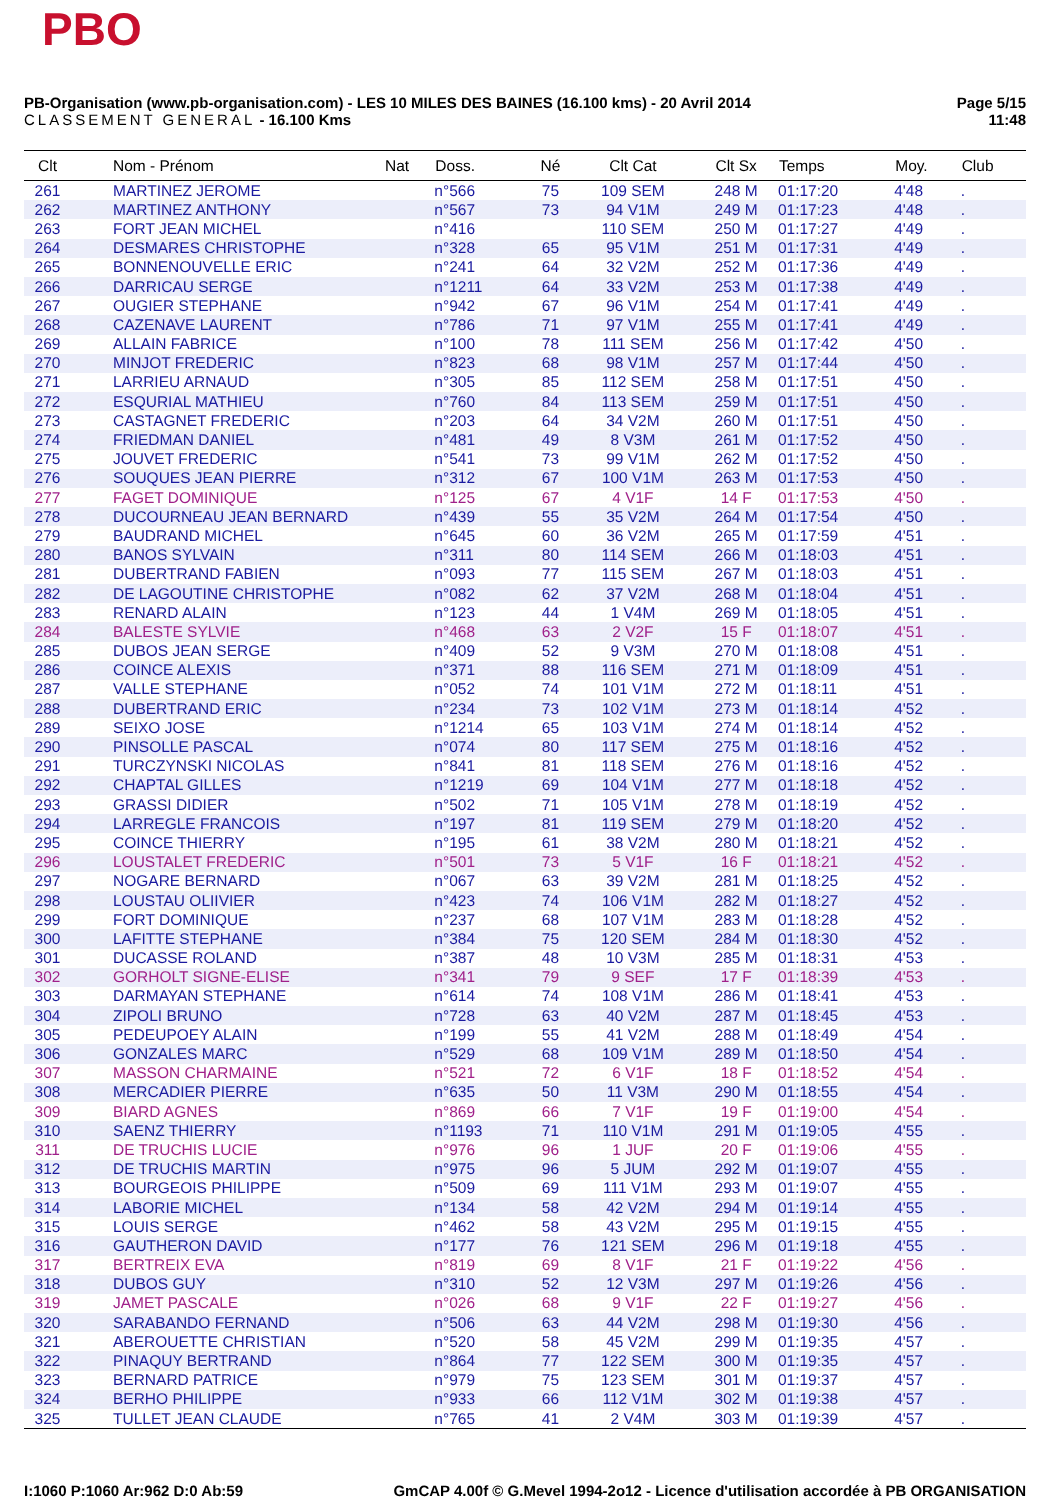PBO
Page 5/15
11:48
PB-Organisation (www.pb-organisation.com) - LES 10 MILES DES BAINES (16.100 kms) - 20 Avril 2014
CLASSEMENT GENERAL - 16.100 Kms
| Clt | Nom - Prénom | Nat | Doss. | Né | Clt Cat | Clt Sx | Temps | Moy. | Club |
| --- | --- | --- | --- | --- | --- | --- | --- | --- | --- |
| 261 | MARTINEZ JEROME | | n°566 | 75 | 109 SEM | 248 M | 01:17:20 | 4'48 | . |
| 262 | MARTINEZ ANTHONY | | n°567 | 73 | 94 V1M | 249 M | 01:17:23 | 4'48 | . |
| 263 | FORT JEAN MICHEL | | n°416 | | 110 SEM | 250 M | 01:17:27 | 4'49 | . |
| 264 | DESMARES CHRISTOPHE | | n°328 | 65 | 95 V1M | 251 M | 01:17:31 | 4'49 | . |
| 265 | BONNENOUVELLE ERIC | | n°241 | 64 | 32 V2M | 252 M | 01:17:36 | 4'49 | . |
| 266 | DARRICAU SERGE | | n°1211 | 64 | 33 V2M | 253 M | 01:17:38 | 4'49 | . |
| 267 | OUGIER STEPHANE | | n°942 | 67 | 96 V1M | 254 M | 01:17:41 | 4'49 | . |
| 268 | CAZENAVE LAURENT | | n°786 | 71 | 97 V1M | 255 M | 01:17:41 | 4'49 | . |
| 269 | ALLAIN FABRICE | | n°100 | 78 | 111 SEM | 256 M | 01:17:42 | 4'50 | . |
| 270 | MINJOT FREDERIC | | n°823 | 68 | 98 V1M | 257 M | 01:17:44 | 4'50 | . |
| 271 | LARRIEU ARNAUD | | n°305 | 85 | 112 SEM | 258 M | 01:17:51 | 4'50 | . |
| 272 | ESQURIAL MATHIEU | | n°760 | 84 | 113 SEM | 259 M | 01:17:51 | 4'50 | . |
| 273 | CASTAGNET FREDERIC | | n°203 | 64 | 34 V2M | 260 M | 01:17:51 | 4'50 | . |
| 274 | FRIEDMAN DANIEL | | n°481 | 49 | 8 V3M | 261 M | 01:17:52 | 4'50 | . |
| 275 | JOUVET FREDERIC | | n°541 | 73 | 99 V1M | 262 M | 01:17:52 | 4'50 | . |
| 276 | SOUQUES JEAN PIERRE | | n°312 | 67 | 100 V1M | 263 M | 01:17:53 | 4'50 | . |
| 277 | FAGET DOMINIQUE | | n°125 | 67 | 4 V1F | 14 F | 01:17:53 | 4'50 | . |
| 278 | DUCOURNEAU JEAN BERNARD | | n°439 | 55 | 35 V2M | 264 M | 01:17:54 | 4'50 | . |
| 279 | BAUDRAND MICHEL | | n°645 | 60 | 36 V2M | 265 M | 01:17:59 | 4'51 | . |
| 280 | BANOS SYLVAIN | | n°311 | 80 | 114 SEM | 266 M | 01:18:03 | 4'51 | . |
| 281 | DUBERTRAND FABIEN | | n°093 | 77 | 115 SEM | 267 M | 01:18:03 | 4'51 | . |
| 282 | DE LAGOUTINE CHRISTOPHE | | n°082 | 62 | 37 V2M | 268 M | 01:18:04 | 4'51 | . |
| 283 | RENARD ALAIN | | n°123 | 44 | 1 V4M | 269 M | 01:18:05 | 4'51 | . |
| 284 | BALESTE SYLVIE | | n°468 | 63 | 2 V2F | 15 F | 01:18:07 | 4'51 | . |
| 285 | DUBOS JEAN SERGE | | n°409 | 52 | 9 V3M | 270 M | 01:18:08 | 4'51 | . |
| 286 | COINCE ALEXIS | | n°371 | 88 | 116 SEM | 271 M | 01:18:09 | 4'51 | . |
| 287 | VALLE STEPHANE | | n°052 | 74 | 101 V1M | 272 M | 01:18:11 | 4'51 | . |
| 288 | DUBERTRAND ERIC | | n°234 | 73 | 102 V1M | 273 M | 01:18:14 | 4'52 | . |
| 289 | SEIXO JOSE | | n°1214 | 65 | 103 V1M | 274 M | 01:18:14 | 4'52 | . |
| 290 | PINSOLLE PASCAL | | n°074 | 80 | 117 SEM | 275 M | 01:18:16 | 4'52 | . |
| 291 | TURCZYNSKI NICOLAS | | n°841 | 81 | 118 SEM | 276 M | 01:18:16 | 4'52 | . |
| 292 | CHAPTAL GILLES | | n°1219 | 69 | 104 V1M | 277 M | 01:18:18 | 4'52 | . |
| 293 | GRASSI DIDIER | | n°502 | 71 | 105 V1M | 278 M | 01:18:19 | 4'52 | . |
| 294 | LARREGLE FRANCOIS | | n°197 | 81 | 119 SEM | 279 M | 01:18:20 | 4'52 | . |
| 295 | COINCE THIERRY | | n°195 | 61 | 38 V2M | 280 M | 01:18:21 | 4'52 | . |
| 296 | LOUSTALET FREDERIC | | n°501 | 73 | 5 V1F | 16 F | 01:18:21 | 4'52 | . |
| 297 | NOGARE BERNARD | | n°067 | 63 | 39 V2M | 281 M | 01:18:25 | 4'52 | . |
| 298 | LOUSTAU OLIIVIER | | n°423 | 74 | 106 V1M | 282 M | 01:18:27 | 4'52 | . |
| 299 | FORT DOMINIQUE | | n°237 | 68 | 107 V1M | 283 M | 01:18:28 | 4'52 | . |
| 300 | LAFITTE STEPHANE | | n°384 | 75 | 120 SEM | 284 M | 01:18:30 | 4'52 | . |
| 301 | DUCASSE ROLAND | | n°387 | 48 | 10 V3M | 285 M | 01:18:31 | 4'53 | . |
| 302 | GORHOLT SIGNE-ELISE | | n°341 | 79 | 9 SEF | 17 F | 01:18:39 | 4'53 | . |
| 303 | DARMAYAN STEPHANE | | n°614 | 74 | 108 V1M | 286 M | 01:18:41 | 4'53 | . |
| 304 | ZIPOLI BRUNO | | n°728 | 63 | 40 V2M | 287 M | 01:18:45 | 4'53 | . |
| 305 | PEDEUPOEY ALAIN | | n°199 | 55 | 41 V2M | 288 M | 01:18:49 | 4'54 | . |
| 306 | GONZALES MARC | | n°529 | 68 | 109 V1M | 289 M | 01:18:50 | 4'54 | . |
| 307 | MASSON CHARMAINE | | n°521 | 72 | 6 V1F | 18 F | 01:18:52 | 4'54 | . |
| 308 | MERCADIER PIERRE | | n°635 | 50 | 11 V3M | 290 M | 01:18:55 | 4'54 | . |
| 309 | BIARD AGNES | | n°869 | 66 | 7 V1F | 19 F | 01:19:00 | 4'54 | . |
| 310 | SAENZ THIERRY | | n°1193 | 71 | 110 V1M | 291 M | 01:19:05 | 4'55 | . |
| 311 | DE TRUCHIS LUCIE | | n°976 | 96 | 1 JUF | 20 F | 01:19:06 | 4'55 | . |
| 312 | DE TRUCHIS MARTIN | | n°975 | 96 | 5 JUM | 292 M | 01:19:07 | 4'55 | . |
| 313 | BOURGEOIS PHILIPPE | | n°509 | 69 | 111 V1M | 293 M | 01:19:07 | 4'55 | . |
| 314 | LABORIE MICHEL | | n°134 | 58 | 42 V2M | 294 M | 01:19:14 | 4'55 | . |
| 315 | LOUIS SERGE | | n°462 | 58 | 43 V2M | 295 M | 01:19:15 | 4'55 | . |
| 316 | GAUTHERON DAVID | | n°177 | 76 | 121 SEM | 296 M | 01:19:18 | 4'55 | . |
| 317 | BERTREIX EVA | | n°819 | 69 | 8 V1F | 21 F | 01:19:22 | 4'56 | . |
| 318 | DUBOS GUY | | n°310 | 52 | 12 V3M | 297 M | 01:19:26 | 4'56 | . |
| 319 | JAMET PASCALE | | n°026 | 68 | 9 V1F | 22 F | 01:19:27 | 4'56 | . |
| 320 | SARABANDO FERNAND | | n°506 | 63 | 44 V2M | 298 M | 01:19:30 | 4'56 | . |
| 321 | ABEROUETTE CHRISTIAN | | n°520 | 58 | 45 V2M | 299 M | 01:19:35 | 4'57 | . |
| 322 | PINAQUY BERTRAND | | n°864 | 77 | 122 SEM | 300 M | 01:19:35 | 4'57 | . |
| 323 | BERNARD PATRICE | | n°979 | 75 | 123 SEM | 301 M | 01:19:37 | 4'57 | . |
| 324 | BERHO PHILIPPE | | n°933 | 66 | 112 V1M | 302 M | 01:19:38 | 4'57 | . |
| 325 | TULLET JEAN CLAUDE | | n°765 | 41 | 2 V4M | 303 M | 01:19:39 | 4'57 | . |
GmCAP 4.00f © G.Mevel 1994-2o12 - Licence d'utilisation accordée à PB ORGANISATION I:1060 P:1060 Ar:962 D:0 Ab:59